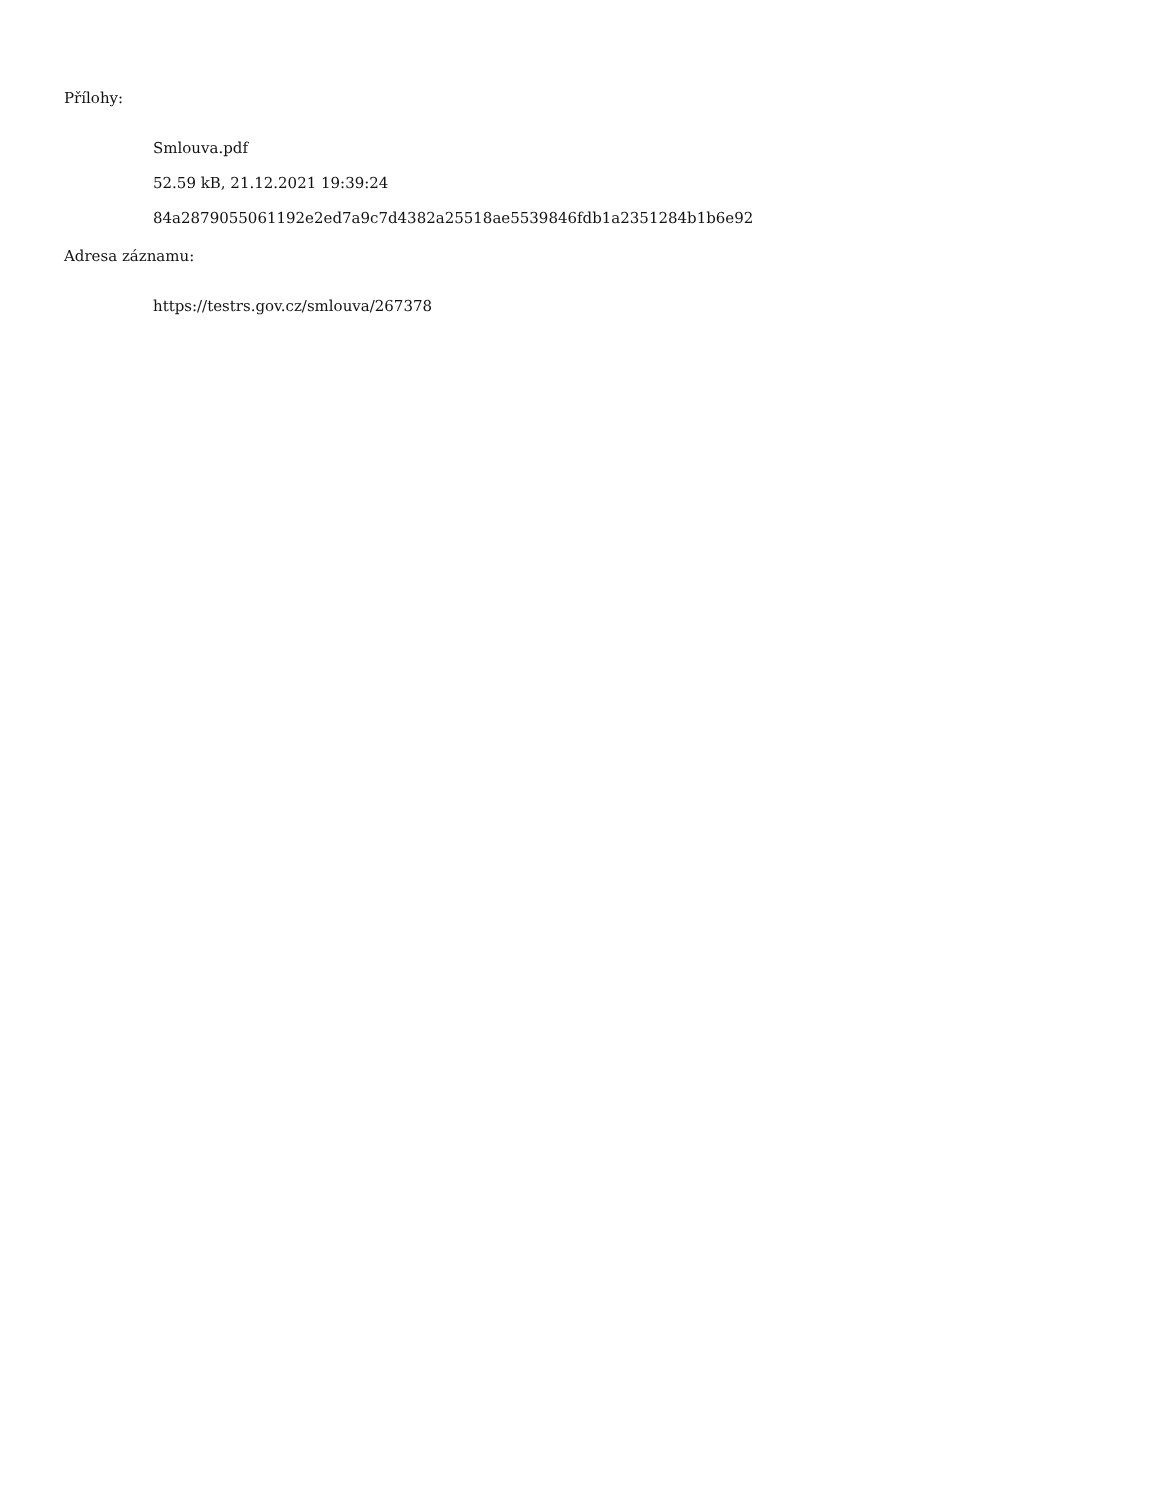Přílohy:
Smlouva.pdf
52.59 kB, 21.12.2021 19:39:24
84a2879055061192e2ed7a9c7d4382a25518ae5539846fdb1a2351284b1b6e92
Adresa záznamu:
https://testrs.gov.cz/smlouva/267378